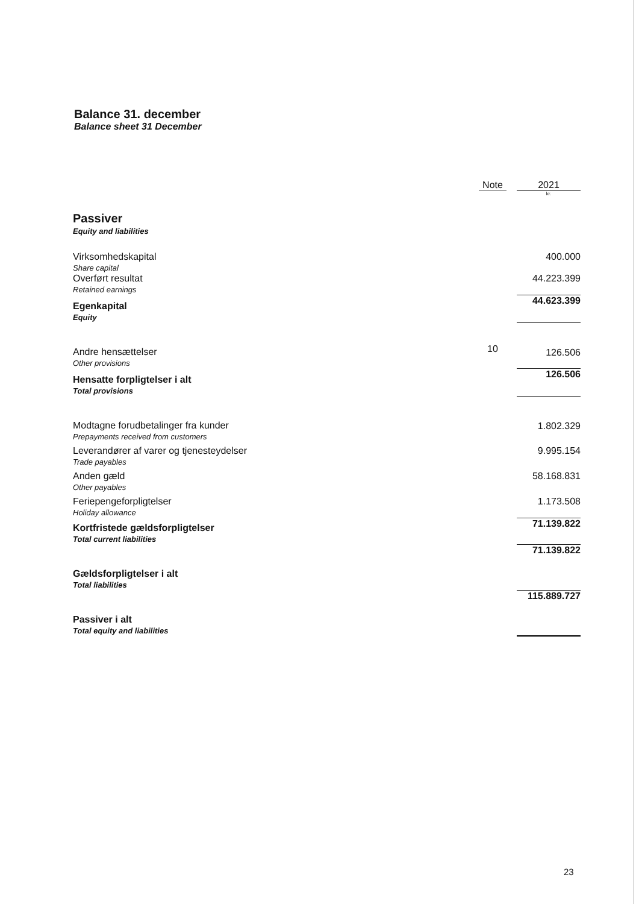Balance 31. december
Balance sheet 31 December
| | Note | 2021 |
| --- | --- | --- |
| | | kr. |
| Passiver Equity and liabilities | | |
| Virksomhedskapital Share capital | | 400.000 |
| Overført resultat Retained earnings | | 44.223.399 |
| Egenkapital Equity | | 44.623.399 |
| Andre hensættelser Other provisions | 10 | 126.506 |
| Hensatte forpligtelser i alt Total provisions | | 126.506 |
| Modtagne forudbetalinger fra kunder Prepayments received from customers | | 1.802.329 |
| Leverandører af varer og tjenesteydelser Trade payables | | 9.995.154 |
| Anden gæld Other payables | | 58.168.831 |
| Feriepengeforpligtelser Holiday allowance | | 1.173.508 |
| Kortfristede gældsforpligtelser Total current liabilities | | 71.139.822 |
| Gældsforpligtelser i alt Total liabilities | | 71.139.822 |
| Passiver i alt Total equity and liabilities | | 115.889.727 |
23